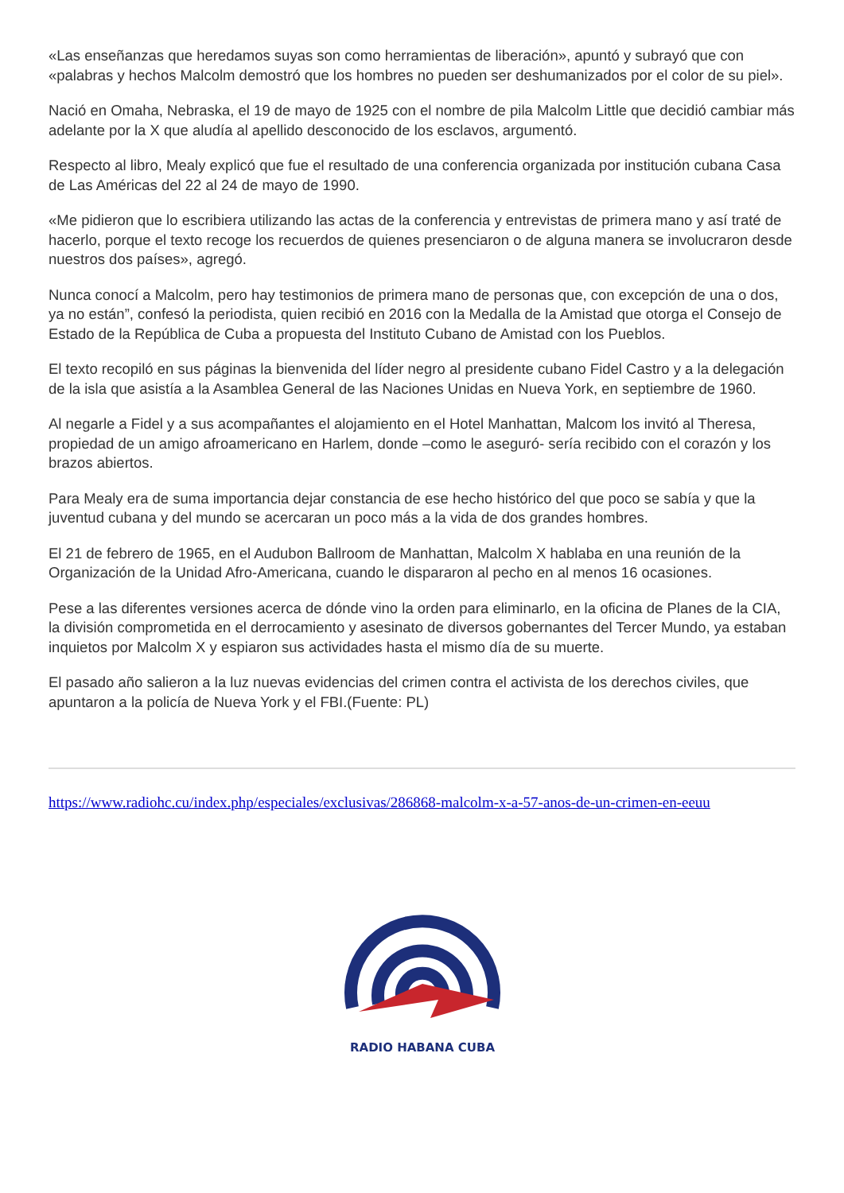«Las enseñanzas que heredamos suyas son como herramientas de liberación», apuntó y subrayó que con «palabras y hechos Malcolm demostró que los hombres no pueden ser deshumanizados por el color de su piel».
Nació en Omaha, Nebraska, el 19 de mayo de 1925 con el nombre de pila Malcolm Little que decidió cambiar más adelante por la X que aludía al apellido desconocido de los esclavos, argumentó.
Respecto al libro, Mealy explicó que fue el resultado de una conferencia organizada por institución cubana Casa de Las Américas del 22 al 24 de mayo de 1990.
«Me pidieron que lo escribiera utilizando las actas de la conferencia y entrevistas de primera mano y así traté de hacerlo, porque el texto recoge los recuerdos de quienes presenciaron o de alguna manera se involucraron desde nuestros dos países», agregó.
Nunca conocí a Malcolm, pero hay testimonios de primera mano de personas que, con excepción de una o dos, ya no están”, confesó la periodista, quien recibió en 2016 con la Medalla de la Amistad que otorga el Consejo de Estado de la República de Cuba a propuesta del Instituto Cubano de Amistad con los Pueblos.
El texto recopiló en sus páginas la bienvenida del líder negro al presidente cubano Fidel Castro y a la delegación de la isla que asistía a la Asamblea General de las Naciones Unidas en Nueva York, en septiembre de 1960.
Al negarle a Fidel y a sus acompañantes el alojamiento en el Hotel Manhattan, Malcom los invitó al Theresa, propiedad de un amigo afroamericano en Harlem, donde –como le aseguró- sería recibido con el corazón y los brazos abiertos.
Para Mealy era de suma importancia dejar constancia de ese hecho histórico del que poco se sabía y que la juventud cubana y del mundo se acercaran un poco más a la vida de dos grandes hombres.
El 21 de febrero de 1965, en el Audubon Ballroom de Manhattan, Malcolm X hablaba en una reunión de la Organización de la Unidad Afro-Americana, cuando le dispararon al pecho en al menos 16 ocasiones.
Pese a las diferentes versiones acerca de dónde vino la orden para eliminarlo, en la oficina de Planes de la CIA, la división comprometida en el derrocamiento y asesinato de diversos gobernantes del Tercer Mundo, ya estaban inquietos por Malcolm X y espiaron sus actividades hasta el mismo día de su muerte.
El pasado año salieron a la luz nuevas evidencias del crimen contra el activista de los derechos civiles, que apuntaron a la policía de Nueva York y el FBI.(Fuente: PL)
https://www.radiohc.cu/index.php/especiales/exclusivas/286868-malcolm-x-a-57-anos-de-un-crimen-en-eeuu
RADIO HABANA CUBA